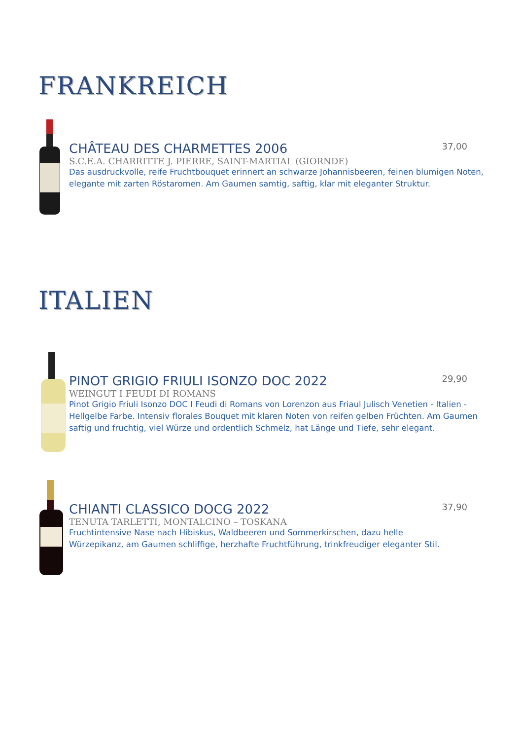FRANKREICH
CHÂTEAU DES CHARMETTES 2006 37,00
S.C.E.A. CHARRITTE J. PIERRE, SAINT-MARTIAL (GIORNDE)
Das ausdruckvolle, reife Fruchtbouquet erinnert an schwarze Johannisbeeren, feinen blumigen Noten, elegante mit zarten Röstaromen. Am Gaumen samtig, saftig, klar mit eleganter Struktur.
ITALIEN
PINOT GRIGIO FRIULI ISONZO DOC 2022 29,90
WEINGUT I FEUDI DI ROMANS
Pinot Grigio Friuli Isonzo DOC I Feudi di Romans von Lorenzon aus Friaul Julisch Venetien - Italien - Hellgelbe Farbe. Intensiv florales Bouquet mit klaren Noten von reifen gelben Früchten. Am Gaumen saftig und fruchtig, viel Würze und ordentlich Schmelz, hat Länge und Tiefe, sehr elegant.
CHIANTI CLASSICO DOCG 2022 37,90
TENUTA TARLETTI, MONTALCINO – TOSKANA
Fruchtintensive Nase nach Hibiskus, Waldbeeren und Sommerkirschen, dazu helle
Würzepikanz, am Gaumen schliffige, herzhafte Fruchtführung, trinkfreudiger eleganter Stil.